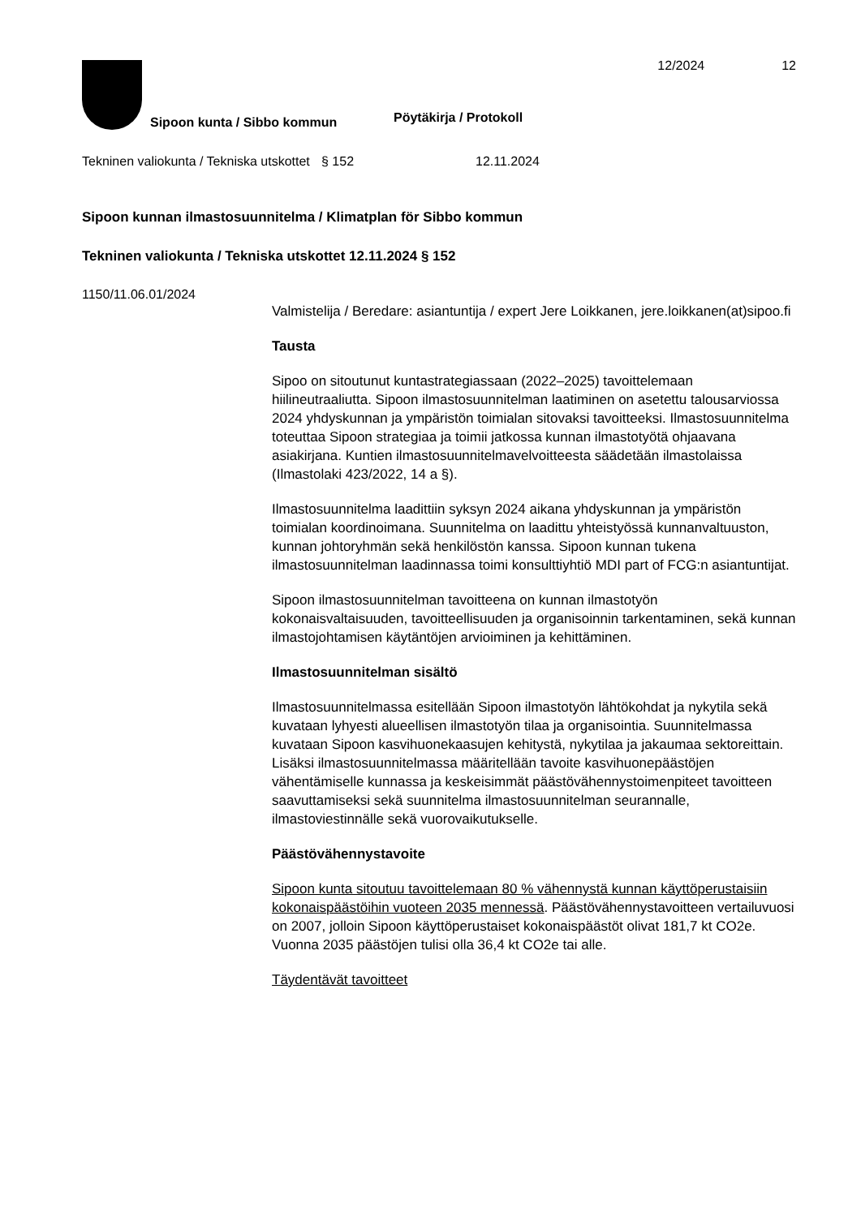12/2024 12
Sipoon kunta / Sibbo kommun
Pöytäkirja / Protokoll
Tekninen valiokunta / Tekniska utskottet
§ 152 12.11.2024
Sipoon kunnan ilmastosuunnitelma / Klimatplan för Sibbo kommun
Tekninen valiokunta / Tekniska utskottet 12.11.2024 § 152
1150/11.06.01/2024
Valmistelija / Beredare: asiantuntija / expert Jere Loikkanen, jere.loikkanen(at)sipoo.fi
Tausta
Sipoo on sitoutunut kuntastrategiassaan (2022–2025) tavoittelemaan hiilineutraaliutta. Sipoon ilmastosuunnitelman laatiminen on asetettu talousarviossa 2024 yhdyskunnan ja ympäristön toimialan sitovaksi tavoitteeksi. Ilmastosuunnitelma toteuttaa Sipoon strategiaa ja toimii jatkossa kunnan ilmastotyötä ohjaavana asiakirjana. Kuntien ilmastosuunnitelmavelvoitteesta säädetään ilmastolaissa (Ilmastolaki 423/2022, 14 a §).
Ilmastosuunnitelma laadittiin syksyn 2024 aikana yhdyskunnan ja ympäristön toimialan koordinoimana. Suunnitelma on laadittu yhteistyössä kunnanvaltuuston, kunnan johtoryhmän sekä henkilöstön kanssa. Sipoon kunnan tukena ilmastosuunnitelman laadinnassa toimi konsulttiyhtiö MDI part of FCG:n asiantuntijat.
Sipoon ilmastosuunnitelman tavoitteena on kunnan ilmastotyön kokonaisvaltaisuuden, tavoitteellisuuden ja organisoinnin tarkentaminen, sekä kunnan ilmastojohtamisen käytäntöjen arvioiminen ja kehittäminen.
Ilmastosuunnitelman sisältö
Ilmastosuunnitelmassa esitellään Sipoon ilmastotyön lähtökohdat ja nykytila sekä kuvataan lyhyesti alueellisen ilmastotyön tilaa ja organisointia. Suunnitelmassa kuvataan Sipoon kasvihuonekaasujen kehitystä, nykytilaa ja jakaumaa sektoreittain. Lisäksi ilmastosuunnitelmassa määritellään tavoite kasvihuonepäästöjen vähentämiselle kunnassa ja keskeisimmät päästövähennystoimenpiteet tavoitteen saavuttamiseksi sekä suunnitelma ilmastosuunnitelman seurannalle, ilmastoviestinnälle sekä vuorovaikutukselle.
Päästövähennystavoite
Sipoon kunta sitoutuu tavoittelemaan 80 % vähennystä kunnan käyttöperustaisiin kokonaispäästöihin vuoteen 2035 mennessä. Päästövähennystavoitteen vertailuvuosi on 2007, jolloin Sipoon käyttöperustaiset kokonaispäästöt olivat 181,7 kt CO2e. Vuonna 2035 päästöjen tulisi olla 36,4 kt CO2e tai alle.
Täydentävät tavoitteet